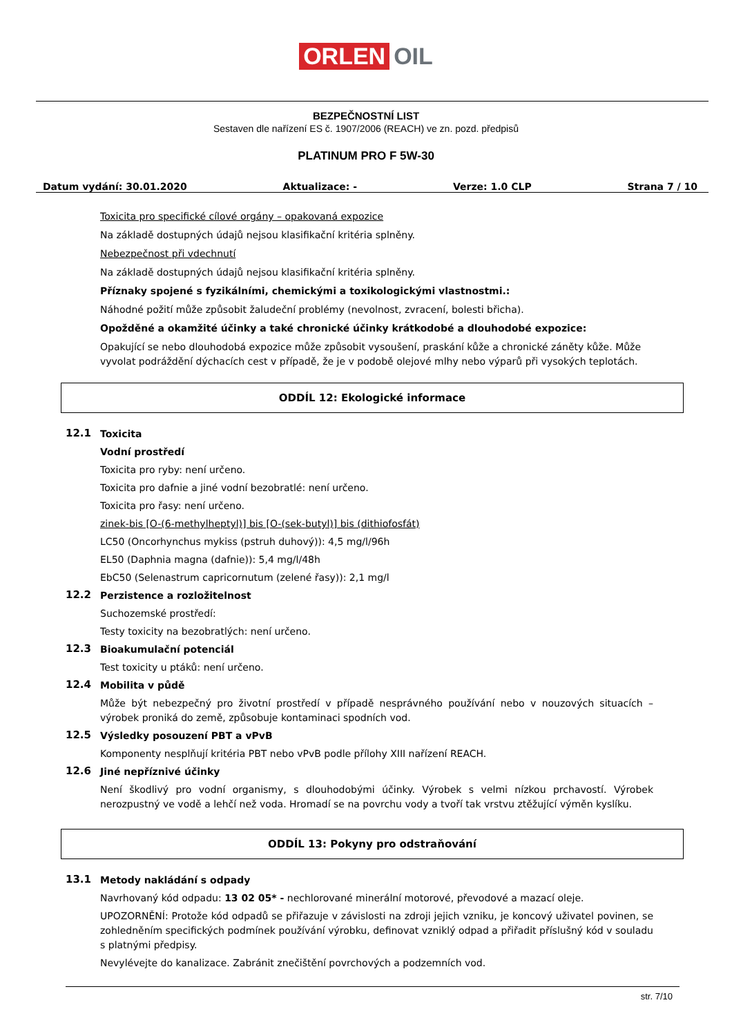ORLEN OIL
BEZPEČNOSTNÍ LIST
Sestaven dle nařízení ES č. 1907/2006 (REACH) ve zn. pozd. předpisů
PLATINUM PRO F 5W-30
Datum vydání: 30.01.2020 Aktualizace: - Verze: 1.0 CLP Strana 7 / 10
Toxicita pro specifické cílové orgány – opakovaná expozice
Na základě dostupných údajů nejsou klasifikační kritéria splněny.
Nebezpečnost při vdechnutí
Na základě dostupných údajů nejsou klasifikační kritéria splněny.
Příznaky spojené s fyzikálními, chemickými a toxikologickými vlastnostmi.:
Náhodné požití může způsobit žaludeční problémy (nevolnost, zvracení, bolesti břicha).
Opožděné a okamžité účinky a také chronické účinky krátkodobé a dlouhodobé expozice:
Opakující se nebo dlouhodobá expozice může způsobit vysoušení, praskání kůže a chronické záněty kůže. Může vyvolat podráždění dýchacích cest v případě, že je v podobě olejové mlhy nebo výparů při vysokých teplotách.
ODDÍL 12: Ekologické informace
12.1
Toxicita
Vodní prostředí
Toxicita pro ryby: není určeno.
Toxicita pro dafnie a jiné vodní bezobratlé: není určeno.
Toxicita pro řasy: není určeno.
zinek-bis [O-(6-methylheptyl)] bis [O-(sek-butyl)] bis (dithiofosfát)
LC50 (Oncorhynchus mykiss (pstruh duhový)): 4,5 mg/l/96h
EL50 (Daphnia magna (dafnie)): 5,4 mg/l/48h
EbC50 (Selenastrum capricornutum (zelené řasy)): 2,1 mg/l
12.2
Perzistence a rozložitelnost
Suchozemské prostředí:
Testy toxicity na bezobratlých: není určeno.
12.3
Bioakumulační potenciál
Test toxicity u ptáků: není určeno.
12.4
Mobilita v půdě
Může být nebezpečný pro životní prostředí v případě nesprávného používání nebo v nouzových situacích – výrobek proniká do země, způsobuje kontaminaci spodních vod.
12.5
Výsledky posouzení PBT a vPvB
Komponenty nesplňují kritéria PBT nebo vPvB podle přílohy XIII nařízení REACH.
12.6
Jiné nepříznivé účinky
Není škodlivý pro vodní organismy, s dlouhodobými účinky. Výrobek s velmi nízkou prchavostí. Výrobek nerozpustný ve vodě a lehčí než voda. Hromadí se na povrchu vody a tvoří tak vrstvu ztěžující výměn kyslíku.
ODDÍL 13: Pokyny pro odstraňování
13.1
Metody nakládání s odpady
Navrhovaný kód odpadu: 13 02 05* - nechlorované minerální motorové, převodové a mazací oleje.
UPOZORNĚNÍ: Protože kód odpadů se přiřazuje v závislosti na zdroji jejich vzniku, je koncový uživatel povinen, se zohledněním specifických podmínek používání výrobku, definovat vzniklý odpad a přiřadit příslušný kód v souladu s platnými předpisy.
Nevylévejte do kanalizace. Zabránit znečištění povrchových a podzemních vod.
str. 7/10